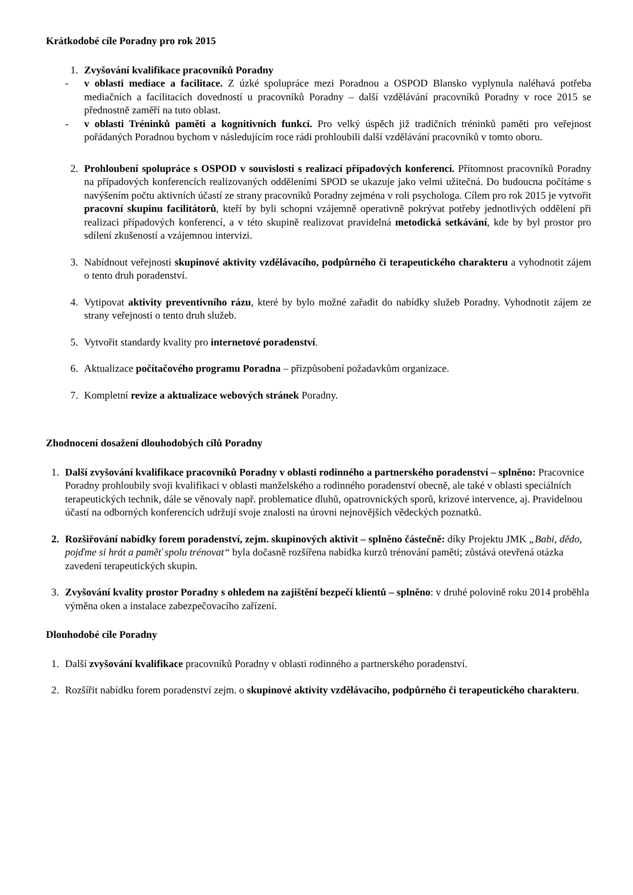Krátkodobé cíle Poradny pro rok 2015
1. Zvyšování kvalifikace pracovníků Poradny
- v oblasti mediace a facilitace. Z úzké spolupráce mezi Poradnou a OSPOD Blansko vyplynula naléhavá potřeba mediačních a facilitacích dovedností u pracovníků Poradny – další vzdělávání pracovníků Poradny v roce 2015 se přednostně zaměří na tuto oblast.
- v oblasti Tréninků paměti a kognitivních funkcí. Pro velký úspěch již tradičních tréninků paměti pro veřejnost pořádaných Poradnou bychom v následujícím roce rádi prohloubili další vzdělávání pracovníků v tomto oboru.
2. Prohloubení spolupráce s OSPOD v souvislosti s realizací případových konferencí. Přítomnost pracovníků Poradny na případových konferencích realizovaných odděleními SPOD se ukazuje jako velmi užitečná. Do budoucna počítáme s navýšením počtu aktivních účastí ze strany pracovníků Poradny zejména v roli psychologa. Cílem pro rok 2015 je vytvořit pracovní skupinu facilitátorů, kteří by byli schopni vzájemně operativně pokrývat potřeby jednotlivých oddělení při realizaci případových konferencí, a v této skupině realizovat pravidelná metodická setkávání, kde by byl prostor pro sdílení zkušeností a vzájemnou intervizi.
3. Nabídnout veřejnosti skupinové aktivity vzdělávacího, podpůrného či terapeutického charakteru a vyhodnotit zájem o tento druh poradenství.
4. Vytipovat aktivity preventivního rázu, které by bylo možné zařadit do nabídky služeb Poradny. Vyhodnotit zájem ze strany veřejnosti o tento druh služeb.
5. Vytvořit standardy kvality pro internetové poradenství.
6. Aktualizace počítačového programu Poradna – přizpůsobení požadavkům organizace.
7. Kompletní revize a aktualizace webových stránek Poradny.
Zhodnocení dosažení dlouhodobých cílů Poradny
1. Další zvyšování kvalifikace pracovníků Poradny v oblasti rodinného a partnerského poradenství – splněno: Pracovnice Poradny prohloubily svoji kvalifikaci v oblasti manželského a rodinného poradenství obecně, ale také v oblasti speciálních terapeutických technik, dále se věnovaly např. problematice dluhů, opatrovnických sporů, krizové intervence, aj. Pravidelnou účastí na odborných konferencích udržují svoje znalosti na úrovni nejnovějších vědeckých poznatků.
2. Rozšiřování nabídky forem poradenství, zejm. skupinových aktivit – splněno částečně: díky Projektu JMK „Babi, dědo, pojďme si hrát a paměť spolu trénovat“ byla dočasně rozšířena nabídka kurzů trénování paměti; zůstává otevřená otázka zavedení terapeutických skupin.
3. Zvyšování kvality prostor Poradny s ohledem na zajištění bezpečí klientů – splněno: v druhé polovině roku 2014 proběhla výměna oken a instalace zabezpečovacího zařízení.
Dlouhodobé cíle Poradny
1. Další zvyšování kvalifikace pracovníků Poradny v oblasti rodinného a partnerského poradenství.
2. Rozšířit nabídku forem poradenství zejm. o skupinové aktivity vzdělávacího, podpůrného či terapeutického charakteru.